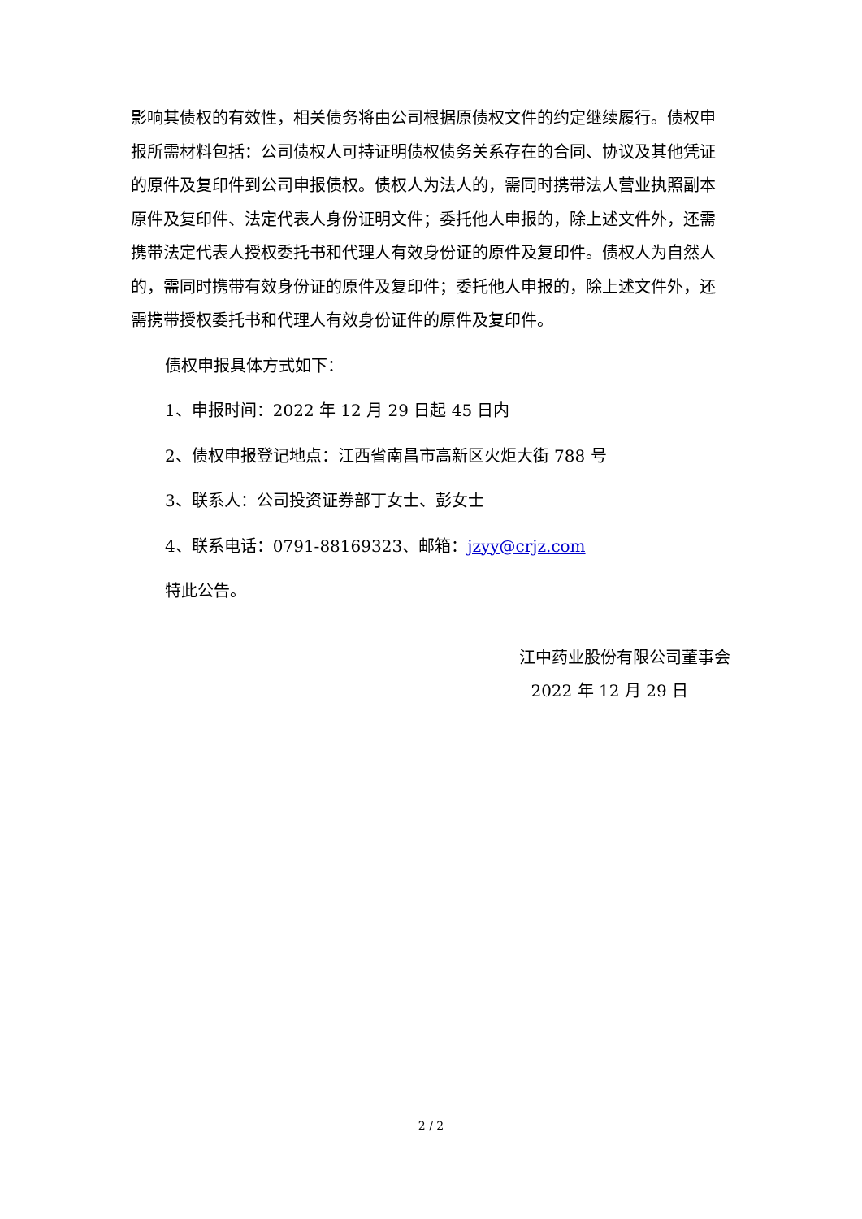影响其债权的有效性，相关债务将由公司根据原债权文件的约定继续履行。债权申报所需材料包括：公司债权人可持证明债权债务关系存在的合同、协议及其他凭证的原件及复印件到公司申报债权。债权人为法人的，需同时携带法人营业执照副本原件及复印件、法定代表人身份证明文件；委托他人申报的，除上述文件外，还需携带法定代表人授权委托书和代理人有效身份证的原件及复印件。债权人为自然人的，需同时携带有效身份证的原件及复印件；委托他人申报的，除上述文件外，还需携带授权委托书和代理人有效身份证件的原件及复印件。
债权申报具体方式如下：
1、申报时间：2022 年 12 月 29 日起 45 日内
2、债权申报登记地点：江西省南昌市高新区火炬大街 788 号
3、联系人：公司投资证券部丁女士、彭女士
4、联系电话：0791-88169323、邮箱：jzyy@crjz.com
特此公告。
江中药业股份有限公司董事会
2022 年 12 月 29 日
2 / 2